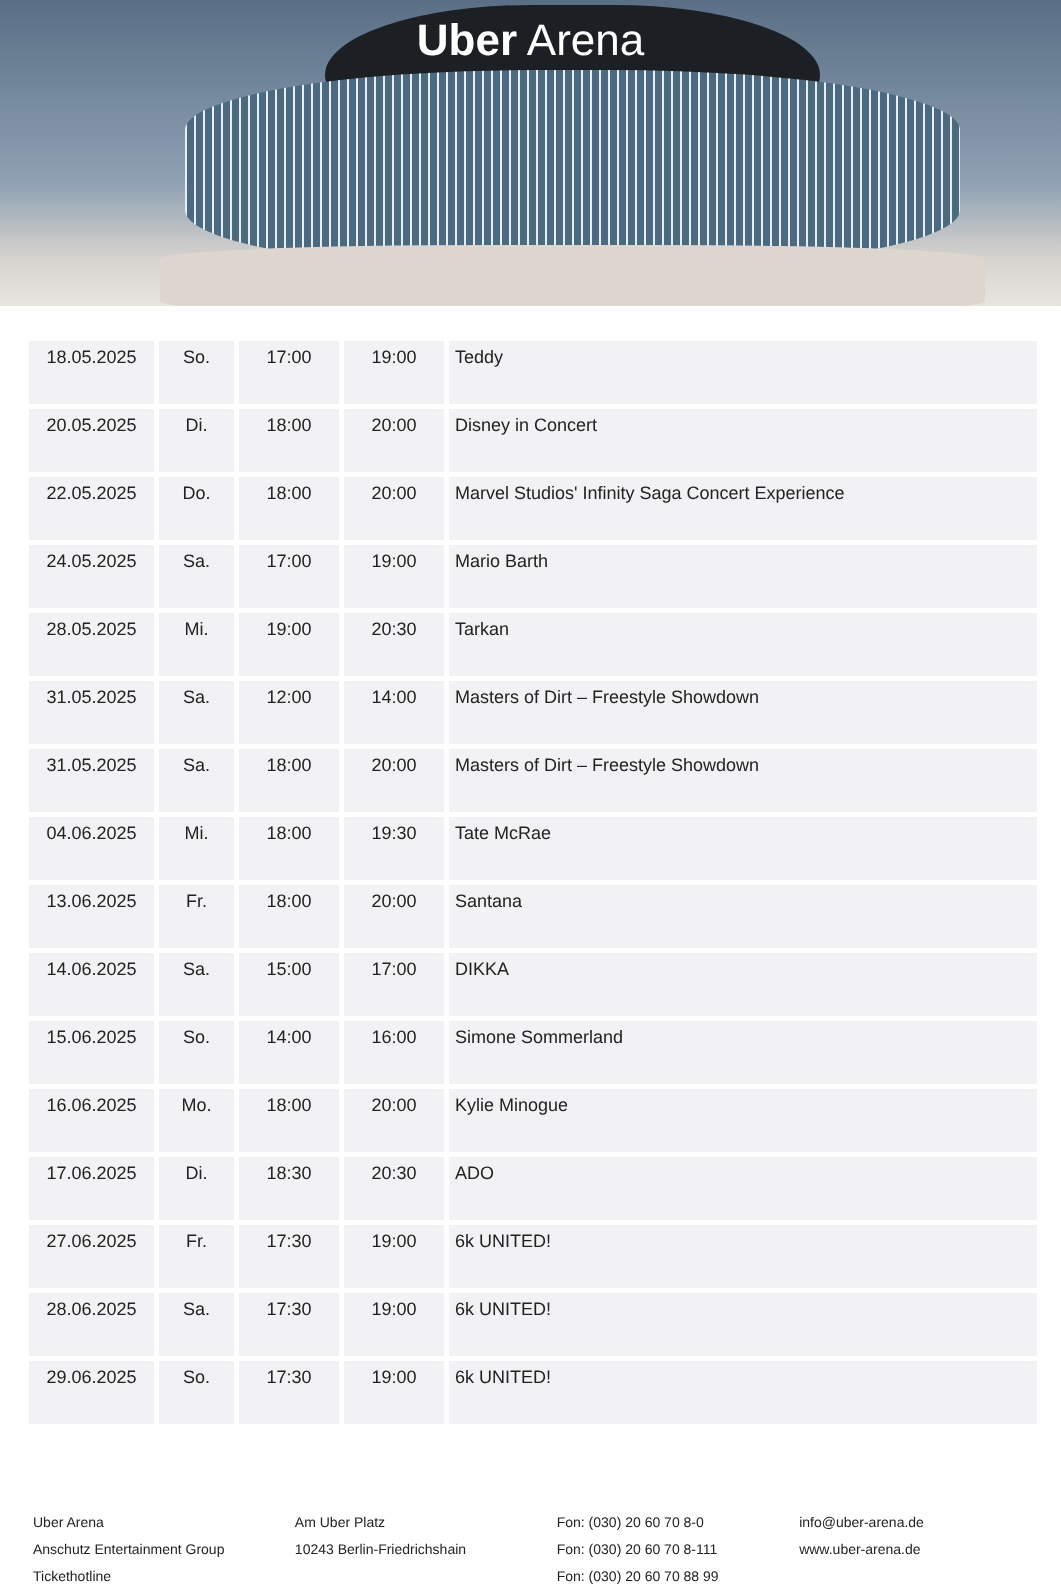Uber Arena
| 18.05.2025 | So. | 17:00 | 19:00 | Teddy |
| 20.05.2025 | Di. | 18:00 | 20:00 | Disney in Concert |
| 22.05.2025 | Do. | 18:00 | 20:00 | Marvel Studios' Infinity Saga Concert Experience |
| 24.05.2025 | Sa. | 17:00 | 19:00 | Mario Barth |
| 28.05.2025 | Mi. | 19:00 | 20:30 | Tarkan |
| 31.05.2025 | Sa. | 12:00 | 14:00 | Masters of Dirt – Freestyle Showdown |
| 31.05.2025 | Sa. | 18:00 | 20:00 | Masters of Dirt – Freestyle Showdown |
| 04.06.2025 | Mi. | 18:00 | 19:30 | Tate McRae |
| 13.06.2025 | Fr. | 18:00 | 20:00 | Santana |
| 14.06.2025 | Sa. | 15:00 | 17:00 | DIKKA |
| 15.06.2025 | So. | 14:00 | 16:00 | Simone Sommerland |
| 16.06.2025 | Mo. | 18:00 | 20:00 | Kylie Minogue |
| 17.06.2025 | Di. | 18:30 | 20:30 | ADO |
| 27.06.2025 | Fr. | 17:30 | 19:00 | 6k UNITED! |
| 28.06.2025 | Sa. | 17:30 | 19:00 | 6k UNITED! |
| 29.06.2025 | So. | 17:30 | 19:00 | 6k UNITED! |
Uber Arena
Anschutz Entertainment Group
Tickethotline
Am Uber Platz
10243 Berlin-Friedrichshain
Fon: (030) 20 60 70 8-0
Fon: (030) 20 60 70 8-111
Fon: (030) 20 60 70 88 99
info@uber-arena.de
www.uber-arena.de